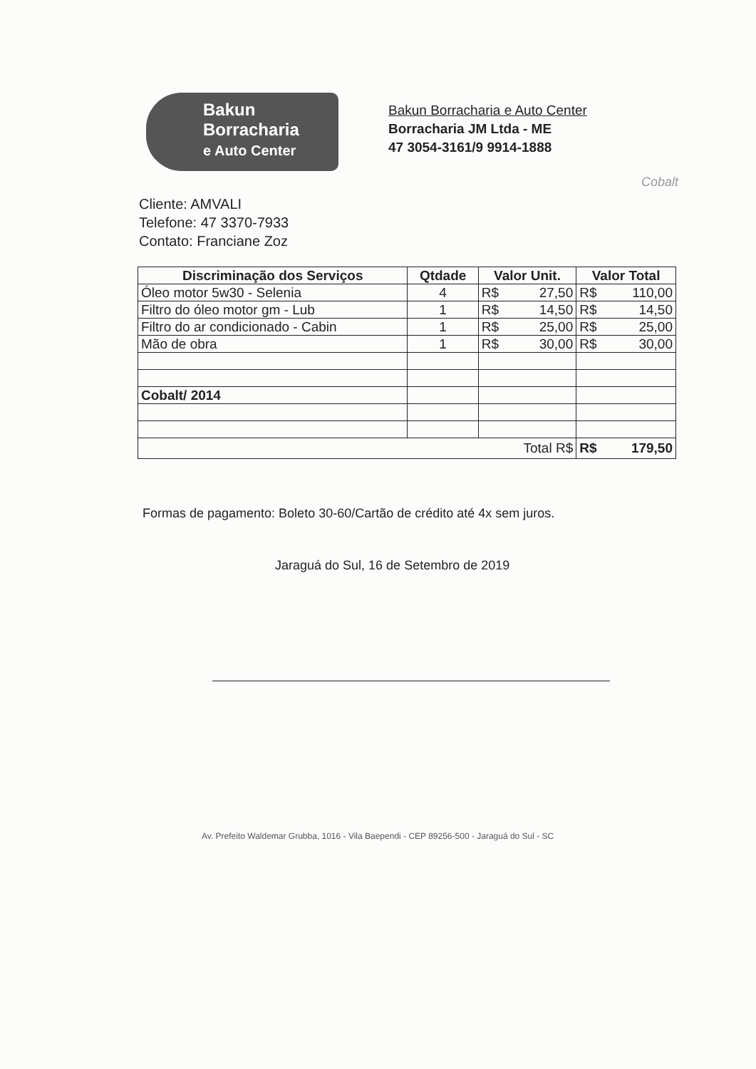Bakun
Borracharia
e Auto Center
Bakun Borracharia e Auto Center
Borracharia JM Ltda - ME
47 3054-3161/9 9914-1888
Cobalt
Cliente: AMVALI
Telefone: 47 3370-7933
Contato: Franciane Zoz
| Discriminação dos Serviços | Qtdade | Valor Unit. | Valor Total |
| --- | --- | --- | --- |
| Óleo motor 5w30 - Selenia | 4 | R$ 27,50 | R$ 110,00 |
| Filtro do óleo motor gm - Lub | 1 | R$ 14,50 | R$ 14,50 |
| Filtro do ar condicionado - Cabin | 1 | R$ 25,00 | R$ 25,00 |
| Mão de obra | 1 | R$ 30,00 | R$ 30,00 |
| Cobalt/ 2014 | | | |
| Total R$ | | | R$ 179,50 |
Formas de pagamento: Boleto 30-60/Cartão de crédito até 4x sem juros.
Jaraguá do Sul, 16 de Setembro de 2019
Av. Prefeito Waldemar Grubba, 1016 - Vila Baependi - CEP 89256-500 - Jaraguá do Sul - SC